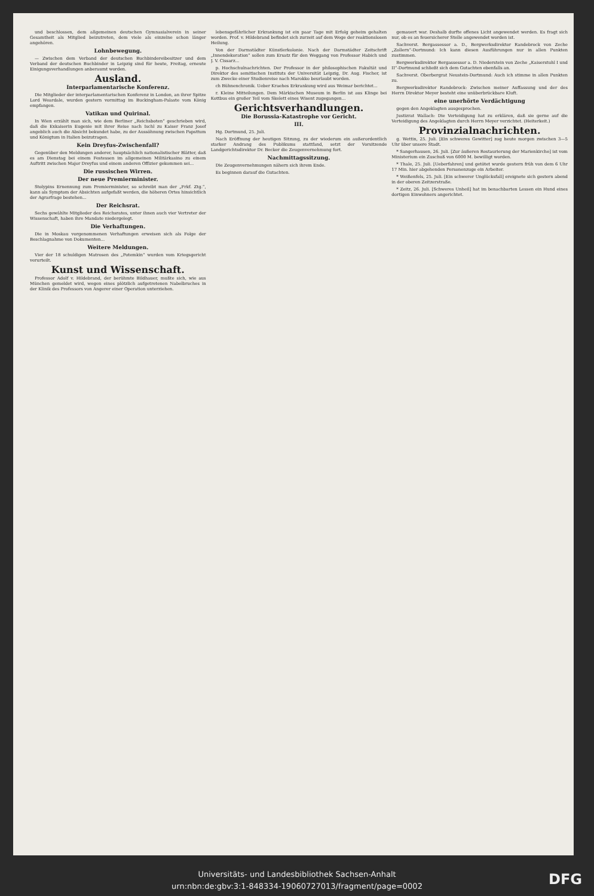und beschlossen, dem allgemeinen deutschen Gymnasialverein in seiner Gesamtheit als Mitglied beizutreten, dem viele als einzelne schon länger angehören.
Lohnbewegung.
— Zwischen dem Verband der deutschen Buchbindereibesitzer und dem Verband der deutschen Buchbinder in Leipzig sind für heute, Freitag, erneute Einigungsverhandlungen anberaumt worden.
Ausland.
Interparlamentarische Konferenz.
Die Mitglieder der interparlamentarischen Konferenz in London, an ihrer Spitze Lord Weardale, wurden gestern vormittag im Buckingham-Palaste vom König empfangen.
Vatikan und Quirinal.
In Wien erzählt man sich, wie dem Berliner „Reichsboten“ geschrieben wird, daß die Exkaiserin Eugenie mit ihrer Reise nach Ischl zu Kaiser Franz Josef angeblich auch die Absicht bekundet habe, zu der Aussöhnung zwischen Papsttum und Königtum in Italien beizutragen.
Kein Dreyfus-Zwischenfall?
Gegenüber den Meldungen anderer, hauptsächlich nationalistischer Blätter, daß es am Dienstag bei einem Festessen im allgemeinen Militärkasino zu einem Auftritt zwischen Major Dreyfus und einem anderen Offizier gekommen sei...
Die russischen Wirren.
Der neue Premierminister.
Stolypins Ernennung zum Premierminister, so schreibt man der „Frkf. Ztg.“, kann als Symptom der Absichten aufgefaßt werden, die höheren Ortes hinsichtlich der Agrarfrage bestehen...
Der Reichsrat.
Sechs gewählte Mitglieder des Reichsrates, unter ihnen auch vier Vertreter der Wissenschaft, haben ihre Mandate niedergelegt.
Die Verhaftungen.
Die in Moskau vorgenommenen Verhaftungen erweisen sich als Folge der Beschlagnahme von Dokumenten...
Weitere Meldungen.
Vier der 18 schuldigen Matrosen des „Potemkin“ wurden vom Kriegsgericht verurteilt.
Kunst und Wissenschaft.
Professor Adolf v. Hildebrand, der berühmte Bildhauer, mußte sich, wie aus München gemeldet wird, wegen eines plötzlich aufgetretenen Nabelbruches in der Klinik des Professors von Angerer einer Operation unterziehen.
lebensgefährlicher Erkrankung ist ein paar Tage mit Erfolg geheim gehalten worden. Prof. v. Hildebrand befindet sich zurzeit auf dem Wege der reaktionslosen Heilung.
Von der Darmstädter Künstlerkolonie. Nach der Darmstädter Zeitschrift „Innendekoration“ sollen zum Ersatz für den Weggang von Professor Habich und J. V. Cissarz...
p. Hochschulnachrichten. Der Professor in der philosophischen Fakultät und Direktor des semitischen Instituts der Universität Leipzig, Dr. Aug. Fischer, ist zum Zwecke einer Studienreise nach Marokko beurlaubt worden.
ch Bühnenchronik. Ueber Kraehes Erkrankung wird aus Weimar berichtet...
r. Kleine Mitteilungen. Dem Märkischen Museum in Berlin ist aus Klinge bei Kottbus ein großer Teil vom Skelett eines Wisent zugegangen...
Gerichtsverhandlungen.
Die Borussia-Katastrophe vor Gericht.
III.
Hg. Dortmund, 25. Juli.
Nach Eröffnung der heutigen Sitzung, zu der wiederum ein außerordentlich starker Andrang des Publikums stattfand, setzt der Vorsitzende Landgerichtsdirektor Dr. Becker die Zeugenvernehmung fort.
Nachmittagssitzung.
Die Zeugenvernehmungen nähern sich ihrem Ende.
Es beginnen darauf die Gutachten.
gemauert war. Deshalb durfte offenes Licht angewendet werden. Es fragt sich nur, ob es an feuersicherer Stelle angewendet worden ist.
Sachverst. Bergassessor a. D., Bergwerksdirektor Randebrock von Zeche „Zollern“-Dortmund: Ich kann diesen Ausführungen nur in allen Punkten zustimmen.
Bergwerksdirektor Bergassessor a. D. Niederstein von Zeche „Kaiserstuhl I und II“-Dortmund schließt sich dem Gutachten ebenfalls an.
Sachverst. Oberbergrat Neustein-Dortmund: Auch ich stimme in allen Punkten zu.
Bergwerksdirektor Randebrock: Zwischen meiner Auffassung und der des Herrn Direktor Meyer besteht eine unüberbrückbare Kluft.
eine unerhörte Verdächtigung
gegen den Angeklagten ausgesprochen.
Justizrat Wallach: Die Verteidigung hat zu erklären, daß sie gerne auf die Verteidigung des Angeklagten durch Herrn Meyer verzichtet. (Heiterkeit.)
Provinzialnachrichten.
g. Wettin, 25. Juli. [Ein schweres Gewitter] zog heute morgen zwischen 3—5 Uhr über unsere Stadt.
* Sangerhausen, 26. Juli. [Zur äußeren Restaurierung der Marienkirche] ist vom Ministerium ein Zuschuß von 6000 M. bewilligt worden.
* Thale, 25. Juli. [Ueberfahren] und getötet wurde gestern früh von dem 6 Uhr 17 Min. hier abgehenden Personenzuge ein Arbeiter.
* Weißenfels, 25. Juli. [Ein schwerer Unglücksfall] ereignete sich gestern abend in der oberen Zeitzerstraße.
* Zeitz, 26. Juli. [Schweres Unheil] hat im benachbarten Lessen ein Hund eines dortigen Einwohners angerichtet.
Universitäts- und Landesbibliothek Sachsen-Anhalt
urn:nbn:de:gbv:3:1-848334-19060727013/fragment/page=0002
DFG